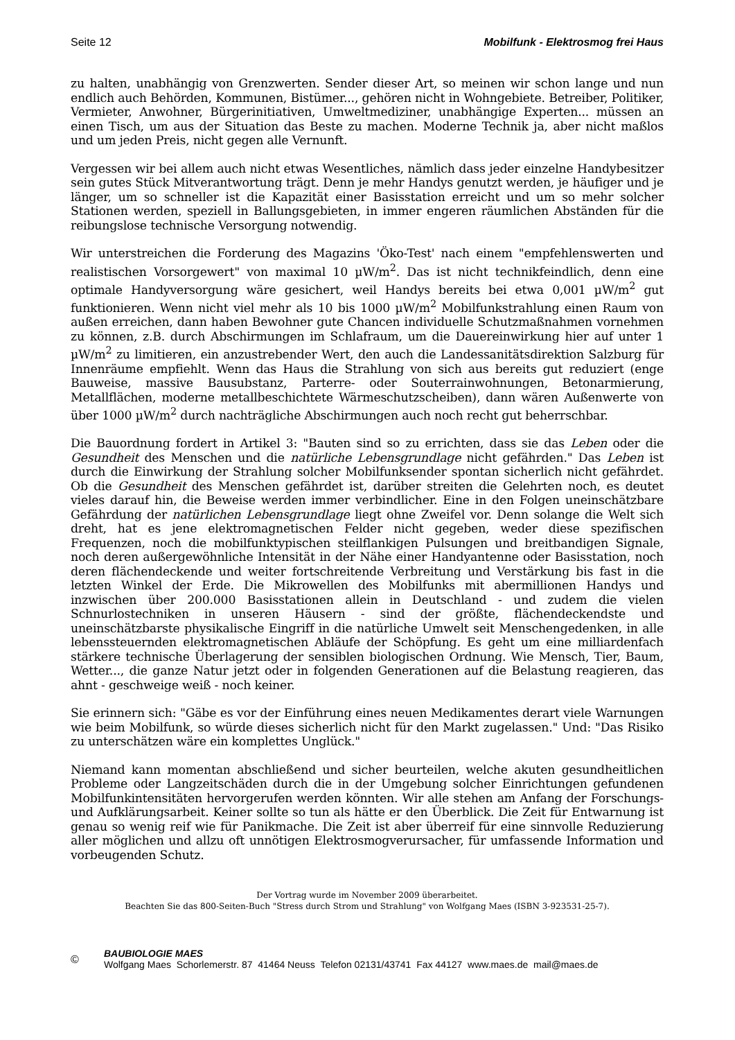Seite 12 Mobilfunk - Elektrosmog frei Haus
zu halten, unabhängig von Grenzwerten. Sender dieser Art, so meinen wir schon lange und nun endlich auch Behörden, Kommunen, Bistümer..., gehören nicht in Wohngebiete. Betreiber, Politiker, Vermieter, Anwohner, Bürgerinitiativen, Umweltmediziner, unabhängige Experten... müssen an einen Tisch, um aus der Situation das Beste zu machen. Moderne Technik ja, aber nicht maßlos und um jeden Preis, nicht gegen alle Vernunft.
Vergessen wir bei allem auch nicht etwas Wesentliches, nämlich dass jeder einzelne Handybesitzer sein gutes Stück Mitverantwortung trägt. Denn je mehr Handys genutzt werden, je häufiger und je länger, um so schneller ist die Kapazität einer Basisstation erreicht und um so mehr solcher Stationen werden, speziell in Ballungsgebieten, in immer engeren räumlichen Abständen für die reibungslose technische Versorgung notwendig.
Wir unterstreichen die Forderung des Magazins 'Öko-Test' nach einem "empfehlenswerten und realistischen Vorsorgewert" von maximal 10 µW/m<sup>2</sup>. Das ist nicht technikfeindlich, denn eine optimale Handyversorgung wäre gesichert, weil Handys bereits bei etwa 0,001 µW/m<sup>2</sup> gut funktionieren. Wenn nicht viel mehr als 10 bis 1000 µW/m<sup>2</sup> Mobilfunkstrahlung einen Raum von außen erreichen, dann haben Bewohner gute Chancen individuelle Schutzmaßnahmen vornehmen zu können, z.B. durch Abschirmungen im Schlafraum, um die Dauereinwirkung hier auf unter 1 µW/m<sup>2</sup> zu limitieren, ein anzustrebender Wert, den auch die Landessanitätsdirektion Salzburg für Innenräume empfiehlt. Wenn das Haus die Strahlung von sich aus bereits gut reduziert (enge Bauweise, massive Bausubstanz, Parterre- oder Souterrainwohnungen, Betonarmierung, Metallflächen, moderne metallbeschichtete Wärmeschutzscheiben), dann wären Außenwerte von über 1000 µW/m<sup>2</sup> durch nachträgliche Abschirmungen auch noch recht gut beherrschbar.
Die Bauordnung fordert in Artikel 3: "Bauten sind so zu errichten, dass sie das Leben oder die Gesundheit des Menschen und die natürliche Lebensgrundlage nicht gefährden." Das Leben ist durch die Einwirkung der Strahlung solcher Mobilfunksender spontan sicherlich nicht gefährdet. Ob die Gesundheit des Menschen gefährdet ist, darüber streiten die Gelehrten noch, es deutet vieles darauf hin, die Beweise werden immer verbindlicher. Eine in den Folgen uneinschätzbare Gefährdung der natürlichen Lebensgrundlage liegt ohne Zweifel vor. Denn solange die Welt sich dreht, hat es jene elektromagnetischen Felder nicht gegeben, weder diese spezifischen Frequenzen, noch die mobilfunktypischen steilflankigen Pulsungen und breitbandigen Signale, noch deren außergewöhnliche Intensität in der Nähe einer Handyantenne oder Basisstation, noch deren flächendeckende und weiter fortschreitende Verbreitung und Verstärkung bis fast in die letzten Winkel der Erde. Die Mikrowellen des Mobilfunks mit abermillionen Handys und inzwischen über 200.000 Basisstationen allein in Deutschland - und zudem die vielen Schnurlostechniken in unseren Häusern - sind der größte, flächendeckendste und uneinschätzbarste physikalische Eingriff in die natürliche Umwelt seit Menschengedenken, in alle lebenssteuernden elektromagnetischen Abläufe der Schöpfung. Es geht um eine milliardenfach stärkere technische Überlagerung der sensiblen biologischen Ordnung. Wie Mensch, Tier, Baum, Wetter..., die ganze Natur jetzt oder in folgenden Generationen auf die Belastung reagieren, das ahnt - geschweige weiß - noch keiner.
Sie erinnern sich: "Gäbe es vor der Einführung eines neuen Medikamentes derart viele Warnungen wie beim Mobilfunk, so würde dieses sicherlich nicht für den Markt zugelassen." Und: "Das Risiko zu unterschätzen wäre ein komplettes Unglück."
Niemand kann momentan abschließend und sicher beurteilen, welche akuten gesundheitlichen Probleme oder Langzeitschäden durch die in der Umgebung solcher Einrichtungen gefundenen Mobilfunkintensitäten hervorgerufen werden könnten. Wir alle stehen am Anfang der Forschungs- und Aufklärungsarbeit. Keiner sollte so tun als hätte er den Überblick. Die Zeit für Entwarnung ist genau so wenig reif wie für Panikmache. Die Zeit ist aber überreif für eine sinnvolle Reduzierung aller möglichen und allzu oft unnötigen Elektrosmogverursacher, für umfassende Information und vorbeugenden Schutz.
Der Vortrag wurde im November 2009 überarbeitet.
Beachten Sie das 800-Seiten-Buch "Stress durch Strom und Strahlung" von Wolfgang Maes (ISBN 3-923531-25-7).
©
BAUBIOLOGIE MAES
Wolfgang Maes Schorlemerstr. 87 41464 Neuss Telefon 02131/43741 Fax 44127 www.maes.de mail@maes.de